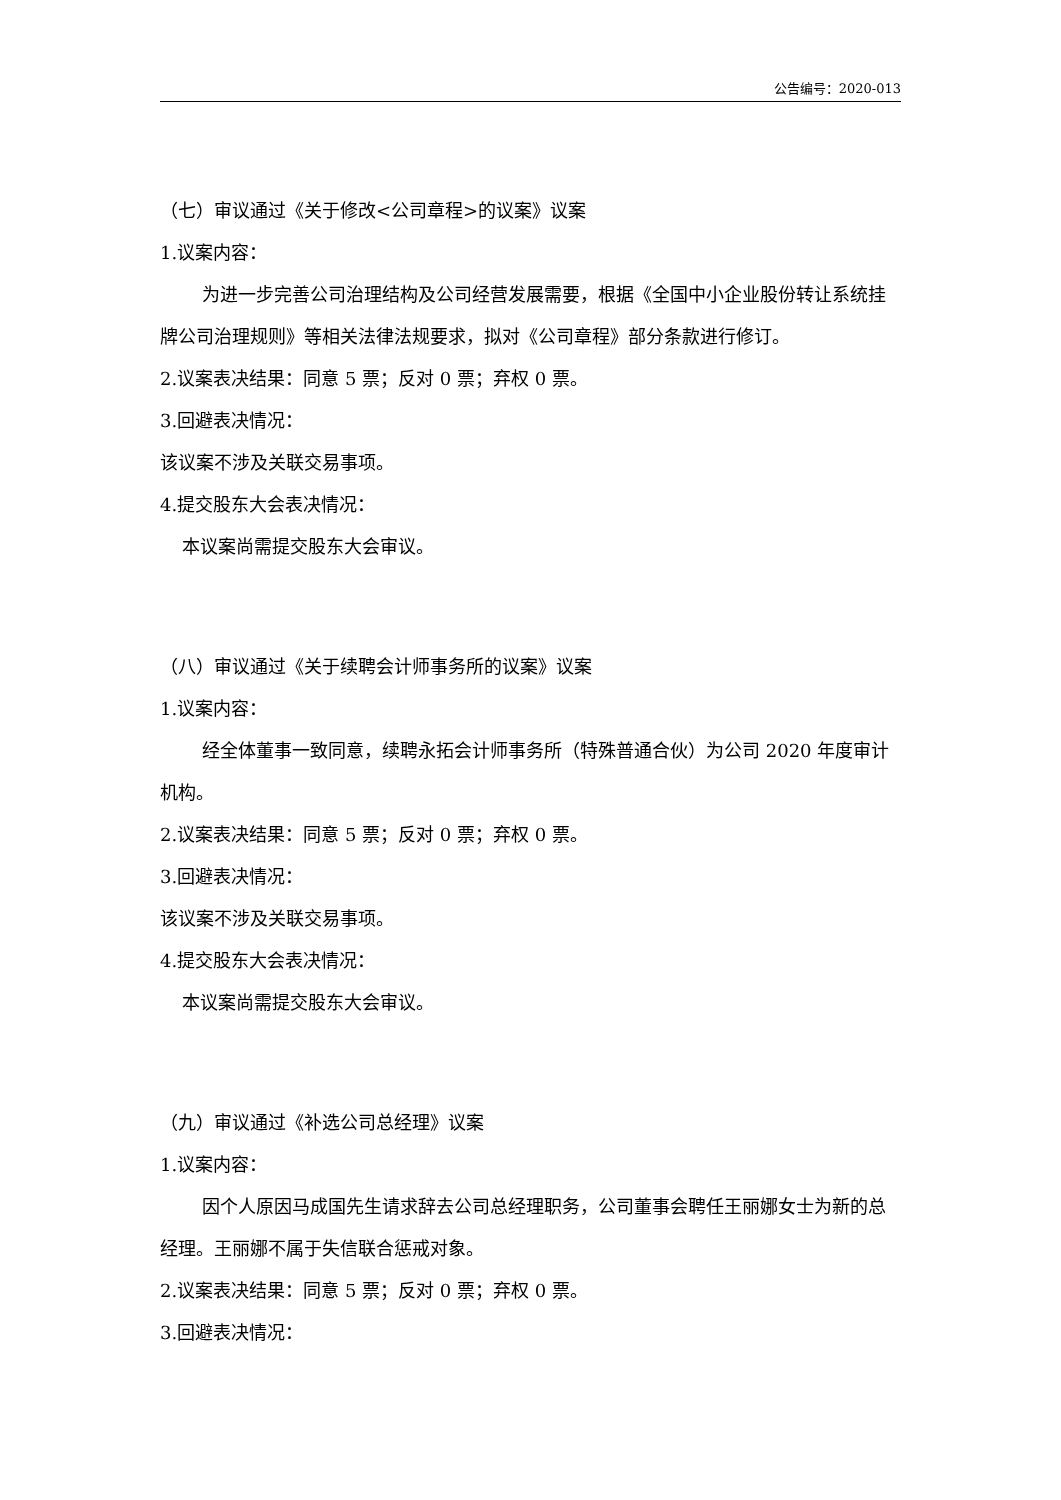公告编号：2020-013
（七）审议通过《关于修改<公司章程>的议案》议案
1.议案内容：
为进一步完善公司治理结构及公司经营发展需要，根据《全国中小企业股份转让系统挂牌公司治理规则》等相关法律法规要求，拟对《公司章程》部分条款进行修订。
2.议案表决结果：同意 5 票；反对 0 票；弃权 0 票。
3.回避表决情况：
该议案不涉及关联交易事项。
4.提交股东大会表决情况：
本议案尚需提交股东大会审议。
（八）审议通过《关于续聘会计师事务所的议案》议案
1.议案内容：
经全体董事一致同意，续聘永拓会计师事务所（特殊普通合伙）为公司 2020 年度审计机构。
2.议案表决结果：同意 5 票；反对 0 票；弃权 0 票。
3.回避表决情况：
该议案不涉及关联交易事项。
4.提交股东大会表决情况：
本议案尚需提交股东大会审议。
（九）审议通过《补选公司总经理》议案
1.议案内容：
因个人原因马成国先生请求辞去公司总经理职务，公司董事会聘任王丽娜女士为新的总经理。王丽娜不属于失信联合惩戒对象。
2.议案表决结果：同意 5 票；反对 0 票；弃权 0 票。
3.回避表决情况：